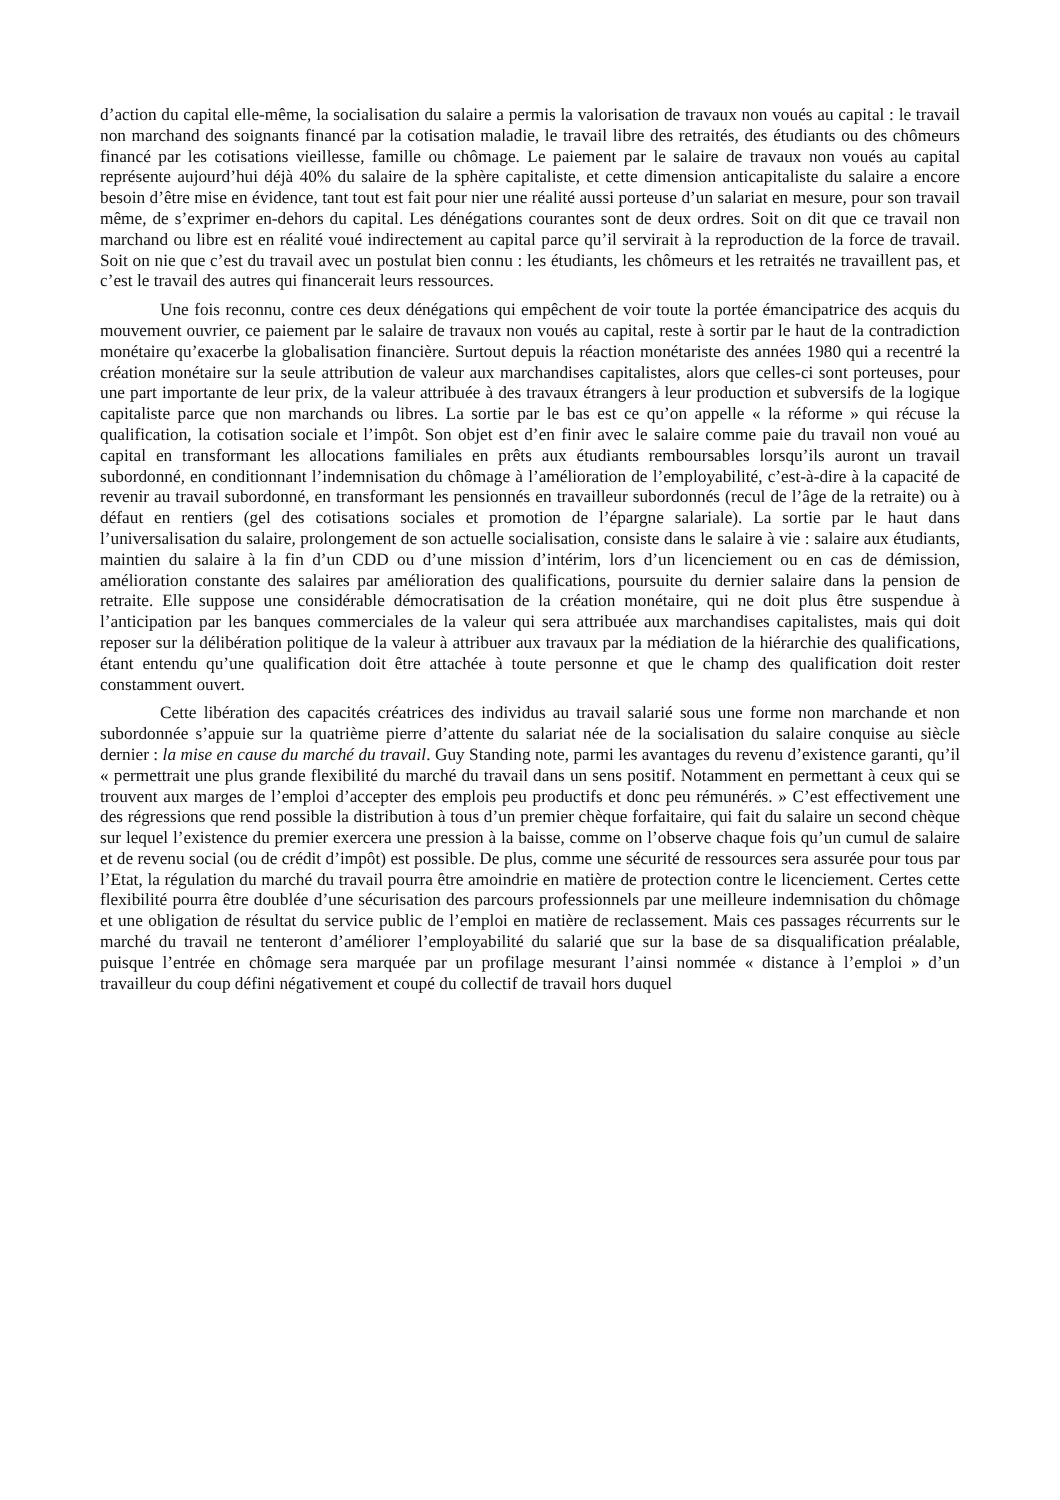d’action du capital elle-même, la socialisation du salaire a permis la valorisation de travaux non voués au capital : le travail non marchand des soignants financé par la cotisation maladie, le travail libre des retraités, des étudiants ou des chômeurs financé par les cotisations vieillesse, famille ou chômage. Le paiement par le salaire de travaux non voués au capital représente aujourd’hui déjà 40% du salaire de la sphère capitaliste, et cette dimension anticapitaliste du salaire a encore besoin d’être mise en évidence, tant tout est fait pour nier une réalité aussi porteuse d’un salariat en mesure, pour son travail même, de s’exprimer en-dehors du capital. Les dénégations courantes sont de deux ordres. Soit on dit que ce travail non marchand ou libre est en réalité voué indirectement au capital parce qu’il servirait à la reproduction de la force de travail. Soit on nie que c’est du travail avec un postulat bien connu : les étudiants, les chômeurs et les retraités ne travaillent pas, et c’est le travail des autres qui financerait leurs ressources.
Une fois reconnu, contre ces deux dénégations qui empêchent de voir toute la portée émancipatrice des acquis du mouvement ouvrier, ce paiement par le salaire de travaux non voués au capital, reste à sortir par le haut de la contradiction monétaire qu’exacerbe la globalisation financière. Surtout depuis la réaction monétariste des années 1980 qui a recentré la création monétaire sur la seule attribution de valeur aux marchandises capitalistes, alors que celles-ci sont porteuses, pour une part importante de leur prix, de la valeur attribuée à des travaux étrangers à leur production et subversifs de la logique capitaliste parce que non marchands ou libres. La sortie par le bas est ce qu’on appelle « la réforme » qui récuse la qualification, la cotisation sociale et l’impôt. Son objet est d’en finir avec le salaire comme paie du travail non voué au capital en transformant les allocations familiales en prêts aux étudiants remboursables lorsqu’ils auront un travail subordonné, en conditionnant l’indemnisation du chômage à l’amélioration de l’employabilité, c’est-à-dire à la capacité de revenir au travail subordonné, en transformant les pensionnés en travailleur subordonnés (recul de l’âge de la retraite) ou à défaut en rentiers (gel des cotisations sociales et promotion de l’épargne salariale). La sortie par le haut dans l’universalisation du salaire, prolongement de son actuelle socialisation, consiste dans le salaire à vie : salaire aux étudiants, maintien du salaire à la fin d’un CDD ou d’une mission d’intérim, lors d’un licenciement ou en cas de démission, amélioration constante des salaires par amélioration des qualifications, poursuite du dernier salaire dans la pension de retraite. Elle suppose une considérable démocratisation de la création monétaire, qui ne doit plus être suspendue à l’anticipation par les banques commerciales de la valeur qui sera attribuée aux marchandises capitalistes, mais qui doit reposer sur la délibération politique de la valeur à attribuer aux travaux par la médiation de la hiérarchie des qualifications, étant entendu qu’une qualification doit être attachée à toute personne et que le champ des qualification doit rester constamment ouvert.
Cette libération des capacités créatrices des individus au travail salarié sous une forme non marchande et non subordonnée s’appuie sur la quatrième pierre d’attente du salariat née de la socialisation du salaire conquise au siècle dernier : la mise en cause du marché du travail. Guy Standing note, parmi les avantages du revenu d’existence garanti, qu’il « permettrait une plus grande flexibilité du marché du travail dans un sens positif. Notamment en permettant à ceux qui se trouvent aux marges de l’emploi d’accepter des emplois peu productifs et donc peu rémunérés. » C’est effectivement une des régressions que rend possible la distribution à tous d’un premier chèque forfaitaire, qui fait du salaire un second chèque sur lequel l’existence du premier exercera une pression à la baisse, comme on l’observe chaque fois qu’un cumul de salaire et de revenu social (ou de crédit d’impôt) est possible. De plus, comme une sécurité de ressources sera assurée pour tous par l’Etat, la régulation du marché du travail pourra être amoindrie en matière de protection contre le licenciement. Certes cette flexibilité pourra être doublée d’une sécurisation des parcours professionnels par une meilleure indemnisation du chômage et une obligation de résultat du service public de l’emploi en matière de reclassement. Mais ces passages récurrents sur le marché du travail ne tenteront d’améliorer l’employabilité du salarié que sur la base de sa disqualification préalable, puisque l’entrée en chômage sera marquée par un profilage mesurant l’ainsi nommée « distance à l’emploi » d’un travailleur du coup défini négativement et coupé du collectif de travail hors duquel